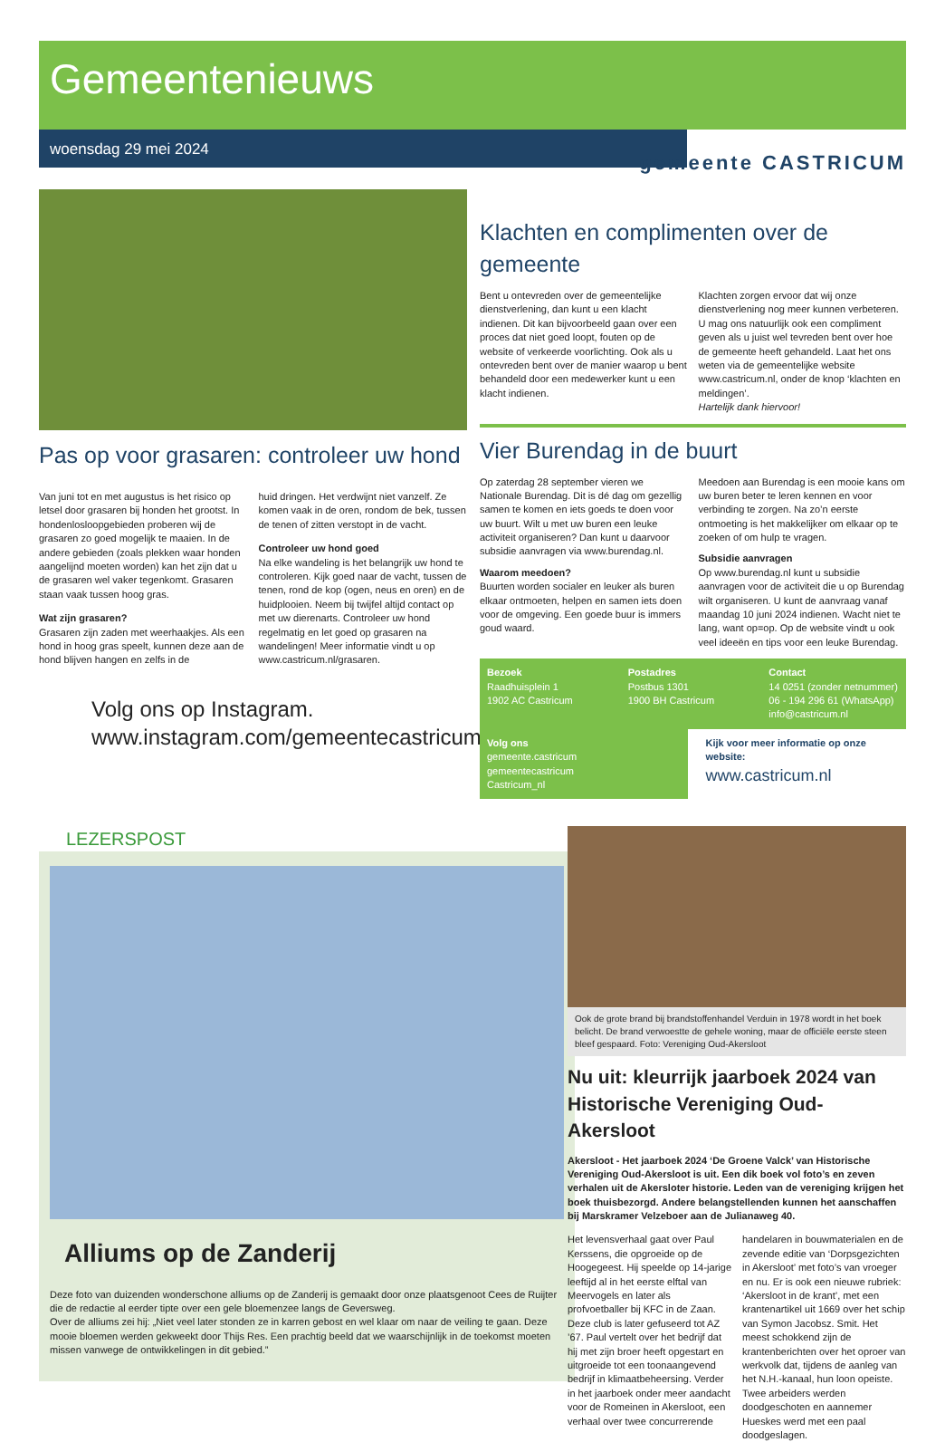Gemeentenieuws
woensdag 29 mei 2024
gemeente CASTRICUM
Pas op voor grasaren: controleer uw hond
Van juni tot en met augustus is het risico op letsel door grasaren bij honden het grootst. In hondenlosloopgebieden proberen wij de grasaren zo goed mogelijk te maaien. In de andere gebieden (zoals plekken waar honden aangelijnd moeten worden) kan het zijn dat u de grasaren wel vaker tegenkomt. Grasaren staan vaak tussen hoog gras.
Wat zijn grasaren?
Grasaren zijn zaden met weerhaakjes. Als een hond in hoog gras speelt, kunnen deze aan de hond blijven hangen en zelfs in de
huid dringen. Het verdwijnt niet vanzelf. Ze komen vaak in de oren, rondom de bek, tussen de tenen of zitten verstopt in de vacht.
Controleer uw hond goed
Na elke wandeling is het belangrijk uw hond te controleren. Kijk goed naar de vacht, tussen de tenen, rond de kop (ogen, neus en oren) en de huidplooien. Neem bij twijfel altijd contact op met uw dierenarts. Controleer uw hond regelmatig en let goed op grasaren na wandelingen! Meer informatie vindt u op www.castricum.nl/grasaren.
Volg ons op Instagram.
www.instagram.com/gemeentecastricum
Klachten en complimenten over de gemeente
Bent u ontevreden over de gemeentelijke dienstverlening, dan kunt u een klacht indienen. Dit kan bijvoorbeeld gaan over een proces dat niet goed loopt, fouten op de website of verkeerde voorlichting. Ook als u ontevreden bent over de manier waarop u bent behandeld door een medewerker kunt u een klacht indienen.
Klachten zorgen ervoor dat wij onze dienstverlening nog meer kunnen verbeteren. U mag ons natuurlijk ook een compliment geven als u juist wel tevreden bent over hoe de gemeente heeft gehandeld. Laat het ons weten via de gemeentelijke website www.castricum.nl, onder de knop ‘klachten en meldingen’.
Hartelijk dank hiervoor!
Vier Burendag in de buurt
Op zaterdag 28 september vieren we Nationale Burendag. Dit is dé dag om gezellig samen te komen en iets goeds te doen voor uw buurt. Wilt u met uw buren een leuke activiteit organiseren? Dan kunt u daarvoor subsidie aanvragen via www.burendag.nl.
Waarom meedoen?
Buurten worden socialer en leuker als buren elkaar ontmoeten, helpen en samen iets doen voor de omgeving. Een goede buur is immers goud waard.
Meedoen aan Burendag is een mooie kans om uw buren beter te leren kennen en voor verbinding te zorgen. Na zo’n eerste ontmoeting is het makkelijker om elkaar op te zoeken of om hulp te vragen.
Subsidie aanvragen
Op www.burendag.nl kunt u subsidie aanvragen voor de activiteit die u op Burendag wilt organiseren. U kunt de aanvraag vanaf maandag 10 juni 2024 indienen. Wacht niet te lang, want op=op. Op de website vindt u ook veel ideeën en tips voor een leuke Burendag.
Bezoek
Raadhuisplein 1
1902 AC Castricum
Postadres
Postbus 1301
1900 BH Castricum
Contact
14 0251 (zonder netnummer)
06 - 194 296 61 (WhatsApp)
info@castricum.nl
Volg ons
gemeente.castricum
gemeentecastricum
Castricum_nl
Kijk voor meer informatie op onze website:
www.castricum.nl
LEZERSPOST
Alliums op de Zanderij
Deze foto van duizenden wonderschone alliums op de Zanderij is gemaakt door onze plaatsgenoot Cees de Ruijter die de redactie al eerder tipte over een gele bloemenzee langs de Geversweg.
Over de alliums zei hij: „Niet veel later stonden ze in karren gebost en wel klaar om naar de veiling te gaan. Deze mooie bloemen werden gekweekt door Thijs Res. Een prachtig beeld dat we waarschijnlijk in de toekomst moeten missen vanwege de ontwikkelingen in dit gebied.”
Ook de grote brand bij brandstoffenhandel Verduin in 1978 wordt in het boek belicht. De brand verwoestte de gehele woning, maar de officiële eerste steen bleef gespaard. Foto: Vereniging Oud-Akersloot
Nu uit: kleurrijk jaarboek 2024 van Historische Vereniging Oud-Akersloot
Akersloot - Het jaarboek 2024 ‘De Groene Valck’ van Historische Vereniging Oud-Akersloot is uit. Een dik boek vol foto’s en zeven verhalen uit de Akersloter historie. Leden van de vereniging krijgen het boek thuisbezorgd. Andere belangstellenden kunnen het aanschaffen bij Marskramer Velzeboer aan de Julianaweg 40.
Het levensverhaal gaat over Paul Kerssens, die opgroeide op de Hoogegeest. Hij speelde op 14-jarige leeftijd al in het eerste elftal van Meervogels en later als profvoetballer bij KFC in de Zaan. Deze club is later gefuseerd tot AZ ’67. Paul vertelt over het bedrijf dat hij met zijn broer heeft opgestart en uitgroeide tot een toonaangevend bedrijf in klimaatbeheersing. Verder in het jaarboek onder meer aandacht voor de Romeinen in Akersloot, een verhaal over twee concurrerende
handelaren in bouwmaterialen en de zevende editie van ‘Dorpsgezichten in Akersloot’ met foto’s van vroeger en nu. Er is ook een nieuwe rubriek: ‘Akersloot in de krant’, met een krantenartikel uit 1669 over het schip van Symon Jacobsz. Smit. Het meest schokkend zijn de krantenberichten over het oproer van werkvolk dat, tijdens de aanleg van het N.H.-kanaal, hun loon opeiste. Twee arbeiders werden doodgeschoten en aannemer Hueskes werd met een paal doodgeslagen.